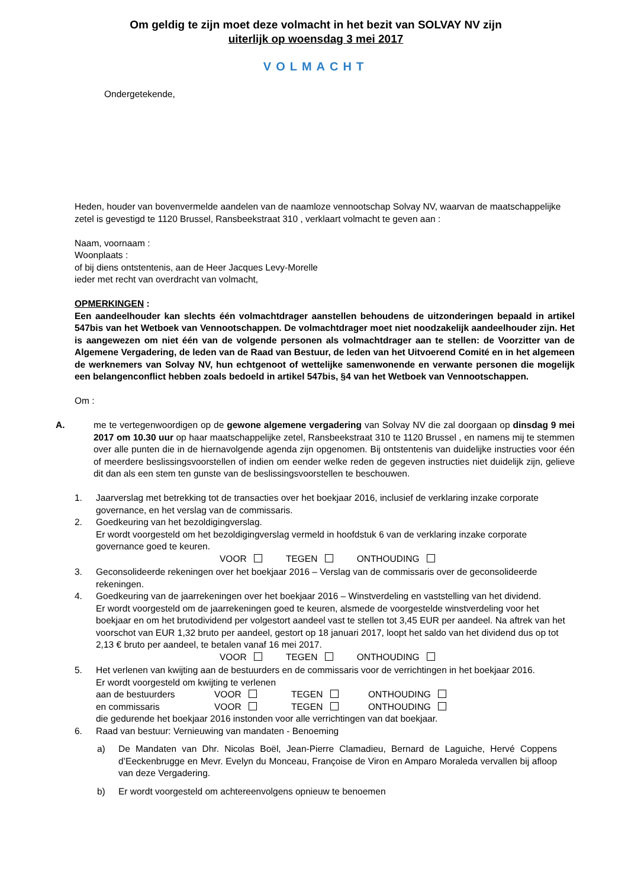Om geldig te zijn moet deze volmacht in het bezit van SOLVAY NV zijn
uiterlijk op woensdag 3 mei 2017
VOLMACHT
Ondergetekende,
Heden, houder van bovenvermelde aandelen van de naamloze vennootschap Solvay NV, waarvan de maatschappelijke zetel is gevestigd te 1120 Brussel, Ransbeekstraat 310 , verklaart volmacht te geven aan :
Naam, voornaam :
Woonplaats :
of bij diens ontstentenis, aan de Heer Jacques Levy-Morelle
ieder met recht van overdracht van volmacht,
OPMERKINGEN :
Een aandeelhouder kan slechts één volmachtdrager aanstellen behoudens de uitzonderingen bepaald in artikel 547bis van het Wetboek van Vennootschappen. De volmachtdrager moet niet noodzakelijk aandeelhouder zijn. Het is aangewezen om niet één van de volgende personen als volmachtdrager aan te stellen: de Voorzitter van de Algemene Vergadering, de leden van de Raad van Bestuur, de leden van het Uitvoerend Comité en in het algemeen de werknemers van Solvay NV, hun echtgenoot of wettelijke samenwonende en verwante personen die mogelijk een belangenconflict hebben zoals bedoeld in artikel 547bis, §4 van het Wetboek van Vennootschappen.
Om :
A. me te vertegenwoordigen op de gewone algemene vergadering van Solvay NV die zal doorgaan op dinsdag 9 mei 2017 om 10.30 uur op haar maatschappelijke zetel, Ransbeekstraat 310 te 1120 Brussel , en namens mij te stemmen over alle punten die in de hiernavolgende agenda zijn opgenomen. Bij ontstentenis van duidelijke instructies voor één of meerdere beslissingsvoorstellen of indien om eender welke reden de gegeven instructies niet duidelijk zijn, gelieve dit dan als een stem ten gunste van de beslissingsvoorstellen te beschouwen.
1. Jaarverslag met betrekking tot de transacties over het boekjaar 2016, inclusief de verklaring inzake corporate governance, en het verslag van de commissaris.
2. Goedkeuring van het bezoldigingverslag.
Er wordt voorgesteld om het bezoldigingverslag vermeld in hoofdstuk 6 van de verklaring inzake corporate governance goed te keuren.
VOOR TEGEN ONTHOUDING
3. Geconsolideerde rekeningen over het boekjaar 2016 – Verslag van de commissaris over de geconsolideerde rekeningen.
4. Goedkeuring van de jaarrekeningen over het boekjaar 2016 – Winstverdeling en vaststelling van het dividend.
Er wordt voorgesteld om de jaarrekeningen goed te keuren, alsmede de voorgestelde winstverdeling voor het boekjaar en om het brutodividend per volgestort aandeel vast te stellen tot 3,45 EUR per aandeel. Na aftrek van het voorschot van EUR 1,32 bruto per aandeel, gestort op 18 januari 2017, loopt het saldo van het dividend dus op tot 2,13 € bruto per aandeel, te betalen vanaf 16 mei 2017.
VOOR TEGEN ONTHOUDING
5. Het verlenen van kwijting aan de bestuurders en de commissaris voor de verrichtingen in het boekjaar 2016.
Er wordt voorgesteld om kwijting te verlenen
aan de bestuurders VOOR TEGEN ONTHOUDING
en commissaris VOOR TEGEN ONTHOUDING
die gedurende het boekjaar 2016 instonden voor alle verrichtingen van dat boekjaar.
6. Raad van bestuur: Vernieuwing van mandaten - Benoeming
a) De Mandaten van Dhr. Nicolas Boël, Jean-Pierre Clamadieu, Bernard de Laguiche, Hervé Coppens d’Eeckenbrugge en Mevr. Evelyn du Monceau, Françoise de Viron en Amparo Moraleda vervallen bij afloop van deze Vergadering.
b) Er wordt voorgesteld om achtereenvolgens opnieuw te benoemen